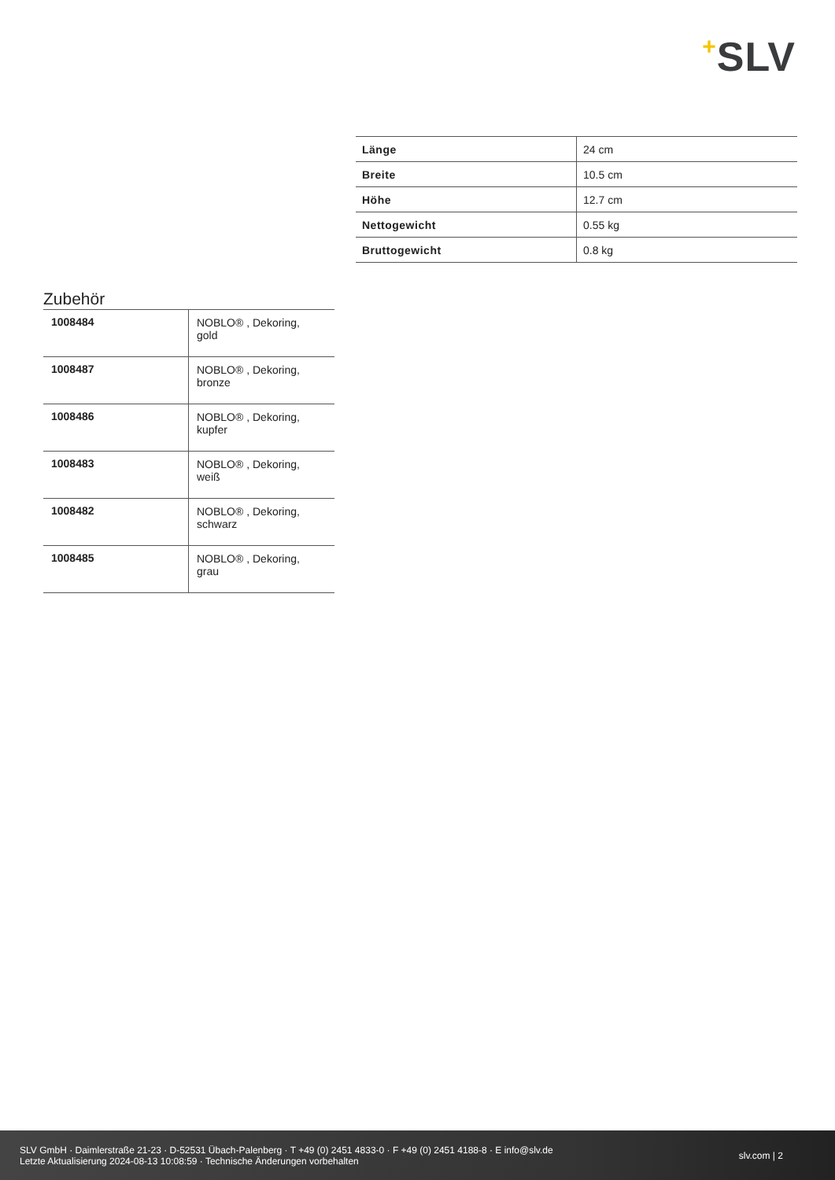+SLV
| Länge | 24 cm |
| Breite | 10.5 cm |
| Höhe | 12.7 cm |
| Nettogewicht | 0.55 kg |
| Bruttogewicht | 0.8 kg |
Zubehör
| 1008484 | NOBLO® , Dekoring, gold |
| 1008487 | NOBLO® , Dekoring, bronze |
| 1008486 | NOBLO® , Dekoring, kupfer |
| 1008483 | NOBLO® , Dekoring, weiß |
| 1008482 | NOBLO® , Dekoring, schwarz |
| 1008485 | NOBLO® , Dekoring, grau |
SLV GmbH · Daimlerstraße 21-23 · D-52531 Übach-Palenberg · T +49 (0) 2451 4833-0 · F +49 (0) 2451 4188-8 · E info@slv.de
Letzte Aktualisierung 2024-08-13 10:08:59 · Technische Änderungen vorbehalten
slv.com | 2